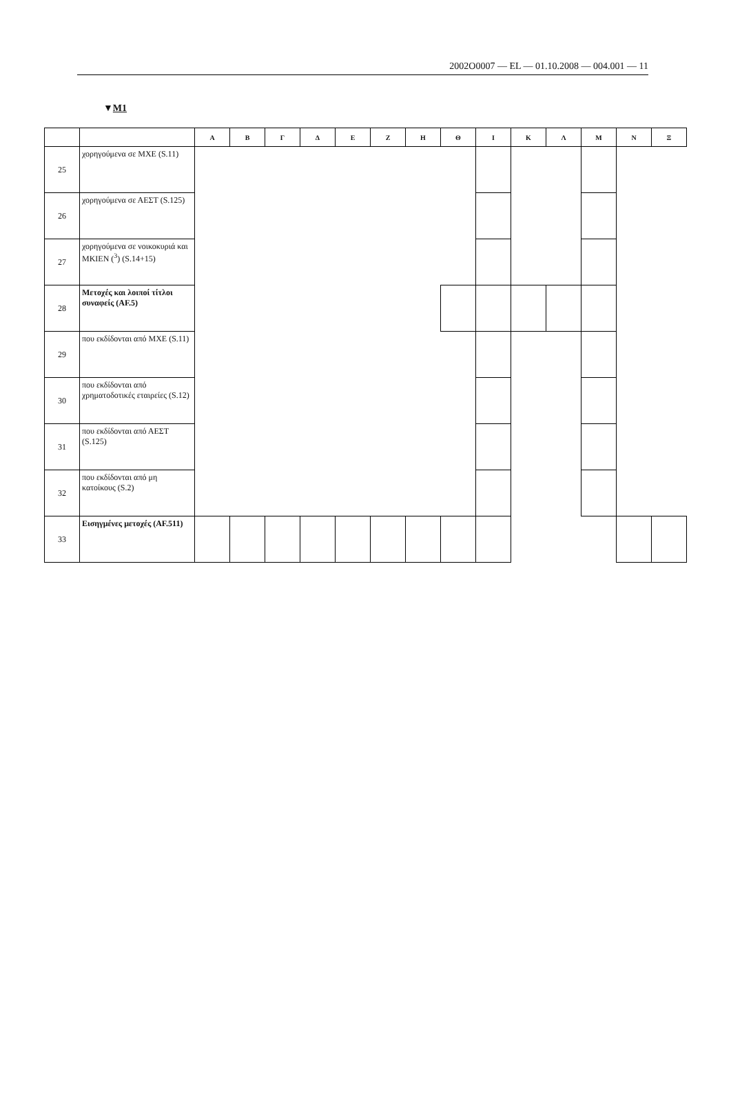2002O0007 — EL — 01.10.2008 — 004.001 — 11
▼M1
| | | Α | Β | Γ | Δ | Ε | Ζ | Η | Θ | Ι | Κ | Λ | Μ | Ν | Ξ |
| --- | --- | --- | --- | --- | --- | --- | --- | --- | --- | --- | --- | --- | --- | --- | --- |
| 25 | χορηγούμενα σε ΜΧΕ (S.11) | | | | | | | | | | | | | | |
| 26 | χορηγούμενα σε ΑΕΣΤ (S.125) | | | | | | | | | | | | | | |
| 27 | χορηγούμενα σε νοικοκυριά και ΜΚΙΕΝ (<sup>3</sup>) (S.14+15) | | | | | | | | | | | | | | |
| 28 | Μετοχές και λοιποί τίτλοι συναφείς (AF.5) | | | | | | | | | | | | | | |
| 29 | που εκδίδονται από ΜΧΕ (S.11) | | | | | | | | | | | | | | |
| 30 | που εκδίδονται από χρηματοδοτικές εταιρείες (S.12) | | | | | | | | | | | | | | |
| 31 | που εκδίδονται από ΑΕΣΤ (S.125) | | | | | | | | | | | | | | |
| 32 | που εκδίδονται από μη κατοίκους (S.2) | | | | | | | | | | | | | | |
| 33 | Εισηγμένες μετοχές (AF.511) | | | | | | | | | | | | | | |